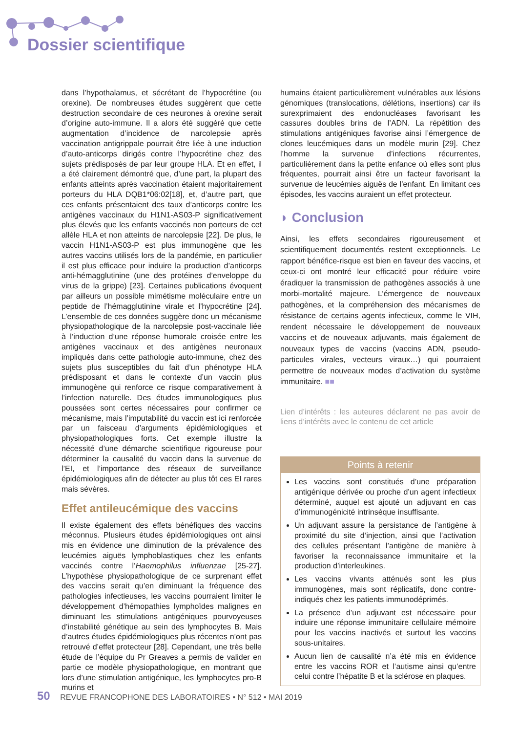Dossier scientifique
dans l’hypothalamus, et sécrétant de l’hypocrétine (ou orexine). De nombreuses études suggèrent que cette destruction secondaire de ces neurones à orexine serait d’origine auto-immune. Il a alors été suggéré que cette augmentation d’incidence de narcolepsie après vaccination antigrippale pourrait être liée à une induction d’auto-anticorps dirigés contre l’hypocrétine chez des sujets prédisposés de par leur groupe HLA. Et en effet, il a été clairement démontré que, d’une part, la plupart des enfants atteints après vaccination étaient majoritairement porteurs du HLA DQB1*06:02[18], et, d’autre part, que ces enfants présentaient des taux d’anticorps contre les antigènes vaccinaux du H1N1-AS03-P significativement plus élevés que les enfants vaccinés non porteurs de cet allèle HLA et non atteints de narcolepsie [22]. De plus, le vaccin H1N1-AS03-P est plus immunogène que les autres vaccins utilisés lors de la pandémie, en particulier il est plus efficace pour induire la production d’anticorps anti-hémagglutinine (une des protéines d’enveloppe du virus de la grippe) [23]. Certaines publications évoquent par ailleurs un possible mimétisme moléculaire entre un peptide de l’hémagglutinine virale et l’hypocrétine [24]. L’ensemble de ces données suggère donc un mécanisme physiopathologique de la narcolepsie post-vaccinale liée à l’induction d’une réponse humorale croisée entre les antigènes vaccinaux et des antigènes neuronaux impliqués dans cette pathologie auto-immune, chez des sujets plus susceptibles du fait d’un phénotype HLA prédisposant et dans le contexte d’un vaccin plus immunogène qui renforce ce risque comparativement à l’infection naturelle. Des études immunologiques plus poussées sont certes nécessaires pour confirmer ce mécanisme, mais l’imputabilité du vaccin est ici renforcée par un faisceau d’arguments épidémiologiques et physiopathologiques forts. Cet exemple illustre la nécessité d’une démarche scientifique rigoureuse pour déterminer la causalité du vaccin dans la survenue de l’EI, et l’importance des réseaux de surveillance épidémiologiques afin de détecter au plus tôt ces EI rares mais sévères.
Effet antileucémique des vaccins
Il existe également des effets bénéfiques des vaccins méconnus. Plusieurs études épidémiologiques ont ainsi mis en évidence une diminution de la prévalence des leucémies aiguës lymphoblastiques chez les enfants vaccinés contre l’Haemophilus influenzae [25-27]. L’hypothèse physiopathologique de ce surprenant effet des vaccins serait qu’en diminuant la fréquence des pathologies infectieuses, les vaccins pourraient limiter le développement d’hémopathies lymphoïdes malignes en diminuant les stimulations antigéniques pourvoyeuses d’instabilité génétique au sein des lymphocytes B. Mais d’autres études épidémiologiques plus récentes n’ont pas retrouvé d’effet protecteur [28]. Cependant, une très belle étude de l’équipe du Pr Greaves a permis de valider en partie ce modèle physiopathologique, en montrant que lors d’une stimulation antigénique, les lymphocytes pro-B murins et
humains étaient particulièrement vulnérables aux lésions génomiques (translocations, délétions, insertions) car ils surexprimaient des endonucléases favorisant les cassures doubles brins de l’ADN. La répétition des stimulations antigéniques favorise ainsi l’émergence de clones leucémiques dans un modèle murin [29]. Chez l’homme la survenue d’infections récurrentes, particulièrement dans la petite enfance où elles sont plus fréquentes, pourrait ainsi être un facteur favorisant la survenue de leucémies aiguës de l’enfant. En limitant ces épisodes, les vaccins auraient un effet protecteur.
◗ Conclusion
Ainsi, les effets secondaires rigoureusement et scientifiquement documentés restent exceptionnels. Le rapport bénéfice-risque est bien en faveur des vaccins, et ceux-ci ont montré leur efficacité pour réduire voire éradiquer la transmission de pathogènes associés à une morbi-mortalité majeure. L’émergence de nouveaux pathogènes, et la compréhension des mécanismes de résistance de certains agents infectieux, comme le VIH, rendent nécessaire le développement de nouveaux vaccins et de nouveaux adjuvants, mais également de nouveaux types de vaccins (vaccins ADN, pseudo-particules virales, vecteurs viraux…) qui pourraient permettre de nouveaux modes d’activation du système immunitaire. ■■
Lien d’intérêts : les auteures déclarent ne pas avoir de liens d’intérêts avec le contenu de cet article
Points à retenir
Les vaccins sont constitués d’une préparation antigénique dérivée ou proche d’un agent infectieux déterminé, auquel est ajouté un adjuvant en cas d’immunogénicité intrinsèque insuffisante.
Un adjuvant assure la persistance de l’antigène à proximité du site d’injection, ainsi que l’activation des cellules présentant l’antigène de manière à favoriser la reconnaissance immunitaire et la production d’interleukines.
Les vaccins vivants atténués sont les plus immunogènes, mais sont réplicatifs, donc contre-indiqués chez les patients immunodéprimés.
La présence d’un adjuvant est nécessaire pour induire une réponse immunitaire cellulaire mémoire pour les vaccins inactivés et surtout les vaccins sous-unitaires.
Aucun lien de causalité n’a été mis en évidence entre les vaccins ROR et l’autisme ainsi qu’entre celui contre l’hépatite B et la sclérose en plaques.
50 REVUE FRANCOPHONE DES LABORATOIRES • N° 512 • MAI 2019